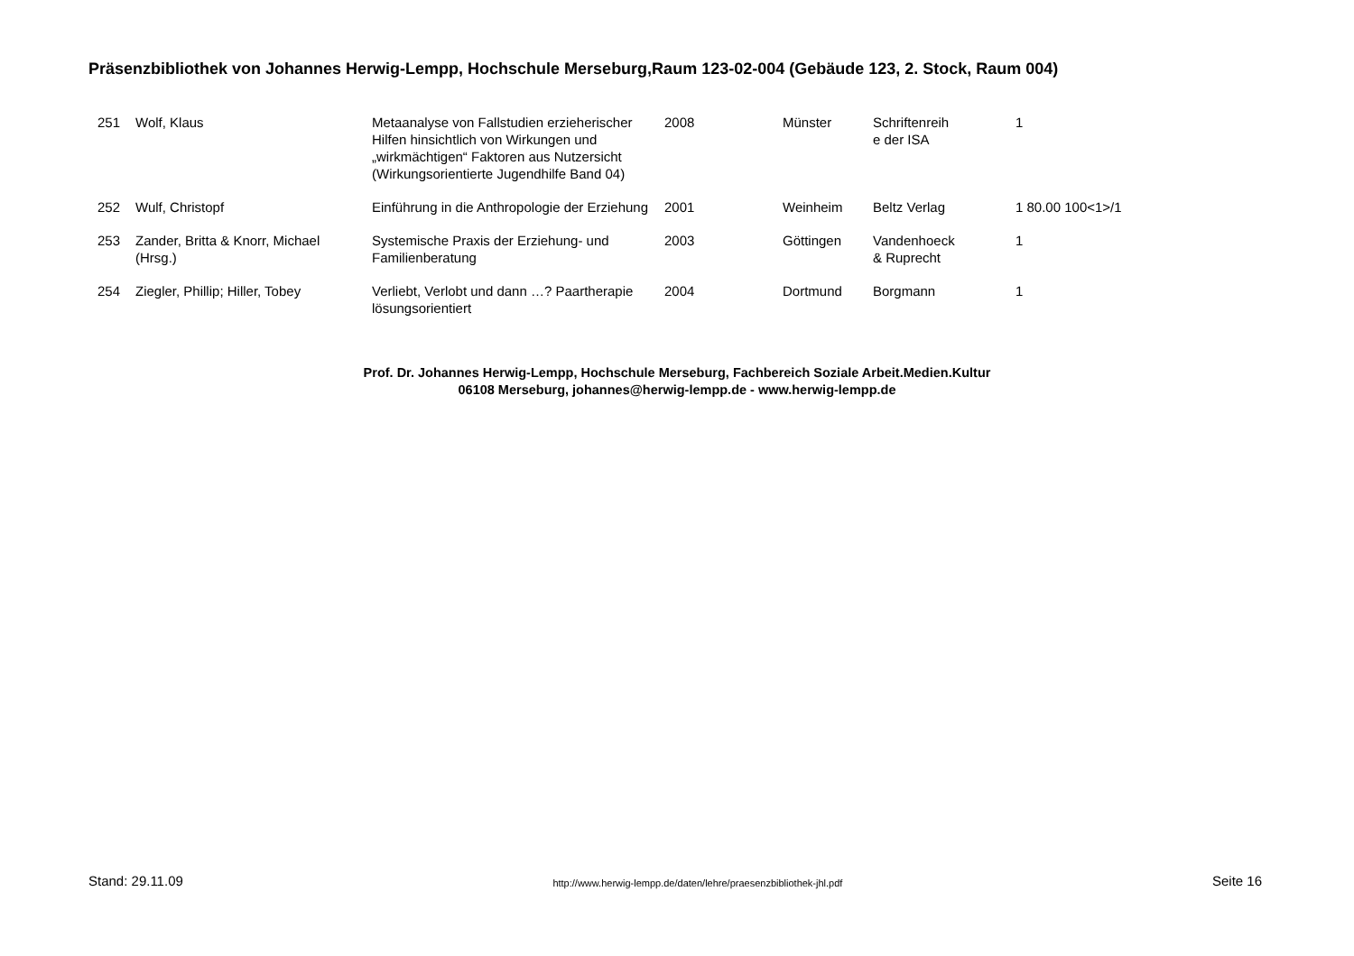Präsenzbibliothek von Johannes Herwig-Lempp, Hochschule Merseburg,Raum 123-02-004 (Gebäude 123, 2. Stock, Raum 004)
| 251 | Wolf, Klaus | Metaanalyse von Fallstudien erzieherischer Hilfen hinsichtlich von Wirkungen und „wirkmächtigen“ Faktoren aus Nutzersicht (Wirkungsorientierte Jugendhilfe Band 04) | 2008 | Münster | Schriftenreih e der ISA | 1 |
| 252 | Wulf, Christopf | Einführung in die Anthropologie der Erziehung | 2001 | Weinheim | Beltz Verlag | 1 80.00 100<1>/1 |
| 253 | Zander, Britta & Knorr, Michael (Hrsg.) | Systemische Praxis der Erziehung- und Familienberatung | 2003 | Göttingen | Vandenhoeck & Ruprecht | 1 |
| 254 | Ziegler, Phillip; Hiller, Tobey | Verliebt, Verlobt und dann …? Paartherapie lösungsorientiert | 2004 | Dortmund | Borgmann | 1 |
Prof. Dr. Johannes Herwig-Lempp, Hochschule Merseburg, Fachbereich Soziale Arbeit.Medien.Kultur
06108 Merseburg, johannes@herwig-lempp.de - www.herwig-lempp.de
Stand: 29.11.09 http://www.herwig-lempp.de/daten/lehre/praesenzbibliothek-jhl.pdf Seite 16